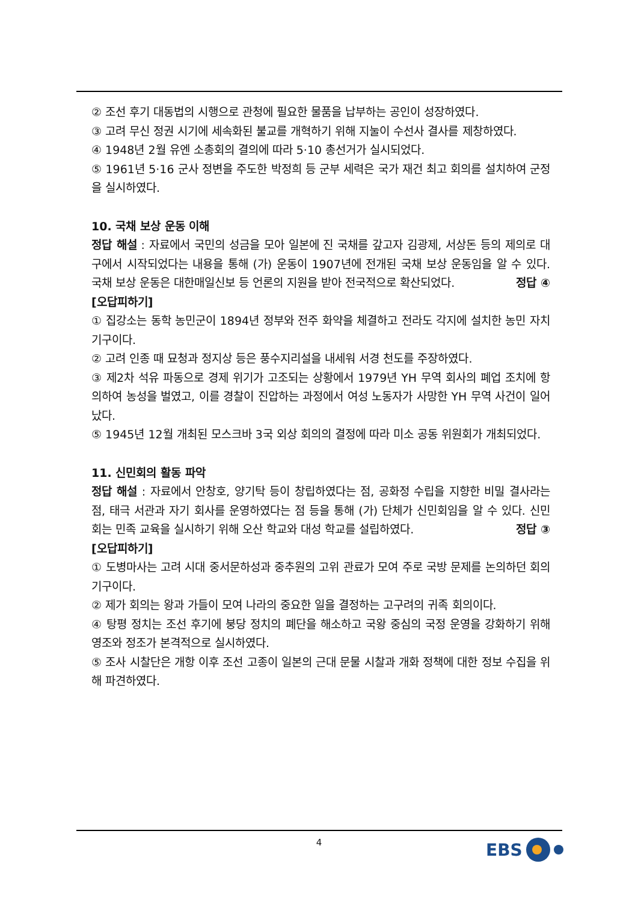② 조선 후기 대동법의 시행으로 관청에 필요한 물품을 납부하는 공인이 성장하였다.
③ 고려 무신 정권 시기에 세속화된 불교를 개혁하기 위해 지눌이 수선사 결사를 제창하였다.
④ 1948년 2월 유엔 소총회의 결의에 따라 5·10 총선거가 실시되었다.
⑤ 1961년 5·16 군사 정변을 주도한 박정희 등 군부 세력은 국가 재건 최고 회의를 설치하여 군정을 실시하였다.
10. 국채 보상 운동 이해
정답 해설 : 자료에서 국민의 성금을 모아 일본에 진 국채를 갚고자 김광제, 서상돈 등의 제의로 대구에서 시작되었다는 내용을 통해 (가) 운동이 1907년에 전개된 국채 보상 운동임을 알 수 있다. 국채 보상 운동은 대한매일신보 등 언론의 지원을 받아 전국적으로 확산되었다.
정답 ④
[오답피하기]
① 집강소는 동학 농민군이 1894년 정부와 전주 화약을 체결하고 전라도 각지에 설치한 농민 자치 기구이다.
② 고려 인종 때 묘청과 정지상 등은 풍수지리설을 내세워 서경 천도를 주장하였다.
③ 제2차 석유 파동으로 경제 위기가 고조되는 상황에서 1979년 YH 무역 회사의 폐업 조치에 항의하여 농성을 벌였고, 이를 경찰이 진압하는 과정에서 여성 노동자가 사망한 YH 무역 사건이 일어났다.
⑤ 1945년 12월 개최된 모스크바 3국 외상 회의의 결정에 따라 미소 공동 위원회가 개최되었다.
11. 신민회의 활동 파악
정답 해설 : 자료에서 안창호, 양기탁 등이 창립하였다는 점, 공화정 수립을 지향한 비밀 결사라는 점, 태극 서관과 자기 회사를 운영하였다는 점 등을 통해 (가) 단체가 신민회임을 알 수 있다. 신민회는 민족 교육을 실시하기 위해 오산 학교와 대성 학교를 설립하였다.
정답 ③
[오답피하기]
① 도병마사는 고려 시대 중서문하성과 중추원의 고위 관료가 모여 주로 국방 문제를 논의하던 회의 기구이다.
② 제가 회의는 왕과 가들이 모여 나라의 중요한 일을 결정하는 고구려의 귀족 회의이다.
④ 탕평 정치는 조선 후기에 붕당 정치의 폐단을 해소하고 국왕 중심의 국정 운영을 강화하기 위해 영조와 정조가 본격적으로 실시하였다.
⑤ 조사 시찰단은 개항 이후 조선 고종이 일본의 근대 문물 시찰과 개화 정책에 대한 정보 수집을 위해 파견하였다.
4 EBS